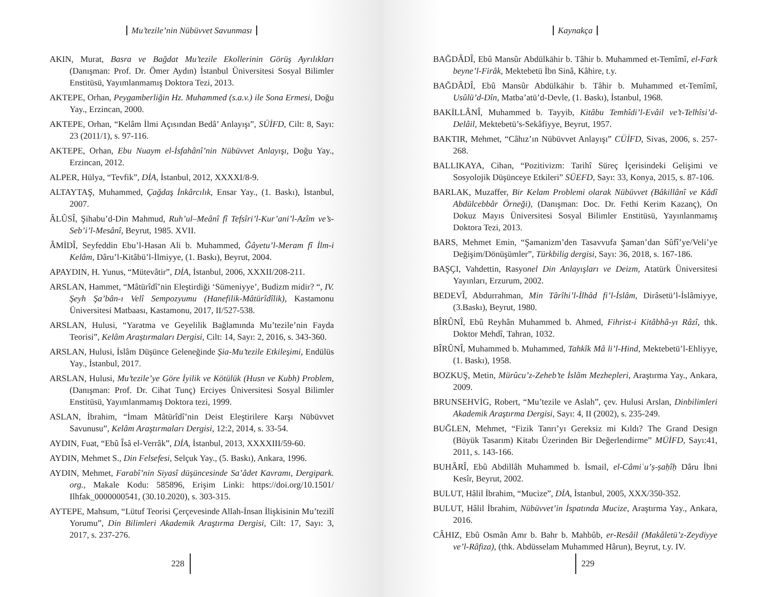Mu’tezile’nin Nübüvvet Savunması
AKIN, Murat, Basra ve Bağdat Mu’tezile Ekollerinin Görüş Ayrılıkları (Danışman: Prof. Dr. Ömer Aydın) İstanbul Üniversitesi Sosyal Bilimler Enstitüsü, Yayımlanmamış Doktora Tezi, 2013.
AKTEPE, Orhan, Peygamberliğin Hz. Muhammed (s.a.v.) ile Sona Ermesi, Doğu Yay., Erzincan, 2000.
AKTEPE, Orhan, “Kelâm İlmi Açısından Bedâ’ Anlayışı”, SÜİFD, Cilt: 8, Sayı: 23 (2011/1), s. 97-116.
AKTEPE, Orhan, Ebu Nuaym el-İsfahânî’nin Nübüvvet Anlayışı, Doğu Yay., Erzincan, 2012.
ALPER, Hülya, “Tevfik”, DİA, İstanbul, 2012, XXXXI/8-9.
ALTAYTAŞ, Muhammed, Çağdaş İnkârcılık, Ensar Yay., (1. Baskı), İstanbul, 2007.
ÂLÛSÎ, Şihabu’d-Din Mahmud, Ruh’ul–Meânî fî Tefsîri’l-Kur’ani’l-Azîm ve’s-Seb’i’l-Mesânî, Beyrut, 1985. XVII.
ÂMİDÎ, Seyfeddin Ebu’l-Hasan Ali b. Muhammed, Ğâyetu’l-Meram fî İlm-i Kelâm, Dâru’l-Kitâbü’l-İlmiyye, (1. Baskı), Beyrut, 2004.
APAYDIN, H. Yunus, “Mütevâtir”, DİA, İstanbul, 2006, XXXII/208-211.
ARSLAN, Hammet, “Mâtürîdî’nin Eleştirdiği ‘Sümeniyye’, Budizm midir? “, IV. Şeyh Şa’bân-ı Velî Sempozyumu (Hanefilik-Mâtürîdîlik), Kastamonu Üniversitesi Matbaası, Kastamonu, 2017, II/527-538.
ARSLAN, Hulusi, “Yaratma ve Geyelilik Bağlamında Mu’tezile’nin Fayda Teorisi”, Kelâm Araştırmaları Dergisi, Cilt: 14, Sayı: 2, 2016, s. 343-360.
ARSLAN, Hulusi, İslâm Düşünce Geleneğinde Şia-Mu’tezile Etkileşimi, Endülüs Yay., İstanbul, 2017.
ARSLAN, Hulusi, Mu’tezile’ye Göre İyilik ve Kötülük (Husn ve Kubh) Problem, (Danışman: Prof. Dr. Cihat Tunç) Erciyes Üniversitesi Sosyal Bilimler Enstitüsü, Yayımlanmamış Doktora tezi, 1999.
ASLAN, İbrahim, “İmam Mâtürîdî’nin Deist Eleştirilere Karşı Nübüvvet Savunusu”, Kelâm Araştırmaları Dergisi, 12:2, 2014, s. 33-54.
AYDIN, Fuat, “Ebû Îsâ el-Verrâk”, DİA, İstanbul, 2013, XXXXIII/59-60.
AYDIN, Mehmet S., Din Felsefesi, Selçuk Yay., (5. Baskı), Ankara, 1996.
AYDIN, Mehmet, Farabî’nin Siyasî düşüncesinde Sa’âdet Kavramı, Dergipark. org., Makale Kodu: 585896, Erişim Linki: https://doi.org/10.1501/ Ilhfak_0000000541, (30.10.2020), s. 303-315.
AYTEPE, Mahsum, “Lütuf Teorisi Çerçevesinde Allah-İnsan İlişkisinin Mu’tezilî Yorumu”, Din Bilimleri Akademik Araştırma Dergisi, Cilt: 17, Sayı: 3, 2017, s. 237-276.
228
Kaynakça
BAĞDÂDÎ, Ebû Mansûr Abdülkāhir b. Tâhir b. Muhammed et-Temîmî, el-Fark beyne’l-Firâk, Mektebetü İbn Sinâ, Kâhire, t.y.
BAĞDÂDÎ, Ebû Mansûr Abdülkāhir b. Tâhir b. Muhammed et-Temîmî, Usûlü’d-Dîn, Matba’atü’d-Devle, (1. Baskı), İstanbul, 1968.
BAKİLLÂNÎ, Muhammed b. Tayyib, Kitâbu Temhîdi’l-Evâil ve’t-Telhîsi’d-Delâil, Mektebetü’s-Sekâfiyye, Beyrut, 1957.
BAKTIR, Mehmet, “Câhız’ın Nübüvvet Anlayışı” CÜİFD, Sivas, 2006, s. 257-268.
BALLIKAYA, Cihan, “Pozitivizm: Tarihî Süreç İçerisindeki Gelişimi ve Sosyolojik Düşünceye Etkileri” SÜEFD, Sayı: 33, Konya, 2015, s. 87-106.
BARLAK, Muzaffer, Bir Kelam Problemi olarak Nübüvvet (Bâkillânî ve Kâdî Abdülcebbâr Örneği), (Danışman: Doc. Dr. Fethi Kerim Kazanç), On Dokuz Mayıs Üniversitesi Sosyal Bilimler Enstitüsü, Yayınlanmamış Doktora Tezi, 2013.
BARS, Mehmet Emin, “Şamanizm’den Tasavvufa Şaman’dan Sûfî’ye/Veli’ye Değişim/Dönüşümler”, Türkbilig dergisi, Sayı: 36, 2018, s. 167-186.
BAŞÇI, Vahdettin, Rasyonel Din Anlayışları ve Deizm, Atatürk Üniversitesi Yayınları, Erzurum, 2002.
BEDEVÎ, Abdurrahman, Min Târîhi’l-İlhâd fi’l-İslâm, Dirâsetü’l-İslâmiyye, (3.Baskı), Beyrut, 1980.
BÎRÛNÎ, Ebû Reyhân Muhammed b. Ahmed, Fihrist-i Kitâbhâ-yı Râzî, thk. Doktor Mehdî, Tahran, 1032.
BÎRÛNÎ, Muhammed b. Muhammed, Tahkîk Mâ li’l-Hind, Mektebetü’l-Ehliyye, (1. Baskı), 1958.
BOZKUŞ, Metin, Mürûcu’z-Zeheb’te İslâm Mezhepleri, Araştırma Yay., Ankara, 2009.
BRUNSEHVİG, Robert, “Mu’tezile ve Aslah”, çev. Hulusi Arslan, Dinbilimleri Akademik Araştırma Dergisi, Sayı: 4, II (2002), s. 235-249.
BUĞLEN, Mehmet, “Fizik Tanrı’yı Gereksiz mi Kıldı? The Grand Design (Büyük Tasarım) Kitabı Üzerinden Bir Değerlendirme” MÜİFD, Sayı:41, 2011, s. 143-166.
BUHÂRÎ, Ebû Abdillâh Muhammed b. İsmail, el-Câmiʿu’ṣ-ṣaḥîḥ Dâru İbni Kesîr, Beyrut, 2002.
BULUT, Hâlil İbrahim, “Mucize”, DİA, İstanbul, 2005, XXX/350-352.
BULUT, Hâlil İbrahim, Nübüvvet’in İspatında Mucize, Araştırma Yay., Ankara, 2016.
CÂHIZ, Ebû Osmân Amr b. Bahr b. Mahbûb, er-Resâil (Makâletü’z-Zeydiyye ve’l-Râfiza), (thk. Abdüsselam Muhammed Hârun), Beyrut, t.y. IV.
229